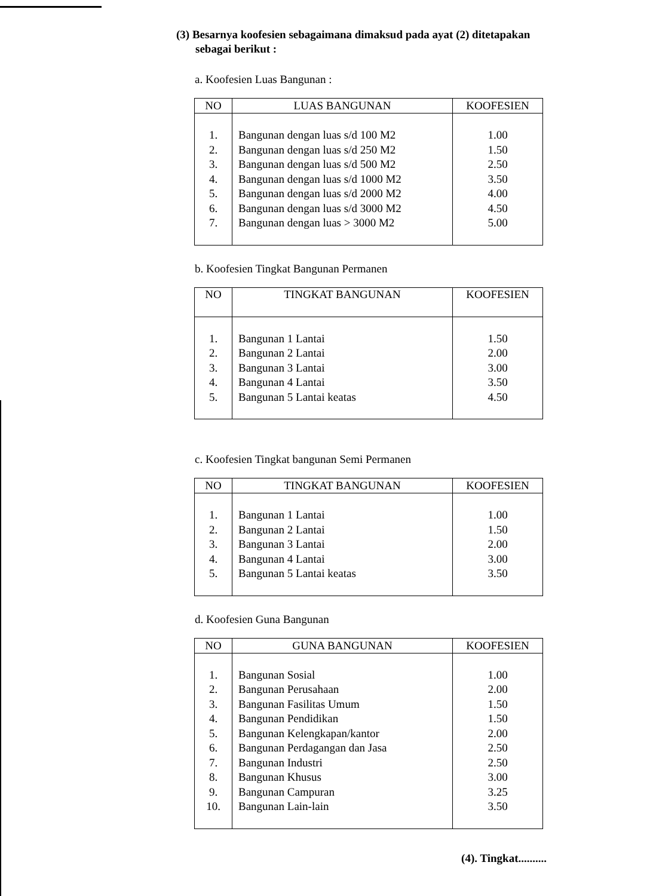(3) Besarnya koofesien sebagaimana dimaksud pada ayat (2) ditetapakan sebagai berikut :
a. Koofesien Luas Bangunan :
| NO | LUAS BANGUNAN | KOOFESIEN |
| --- | --- | --- |
| 1. | Bangunan dengan luas s/d 100 M2 | 1.00 |
| 2. | Bangunan dengan luas s/d 250 M2 | 1.50 |
| 3. | Bangunan dengan luas s/d 500 M2 | 2.50 |
| 4. | Bangunan dengan luas s/d 1000 M2 | 3.50 |
| 5. | Bangunan dengan luas s/d 2000 M2 | 4.00 |
| 6. | Bangunan dengan luas s/d 3000 M2 | 4.50 |
| 7. | Bangunan dengan luas > 3000 M2 | 5.00 |
b. Koofesien Tingkat Bangunan Permanen
| NO | TINGKAT BANGUNAN | KOOFESIEN |
| --- | --- | --- |
| 1. | Bangunan 1 Lantai | 1.50 |
| 2. | Bangunan 2 Lantai | 2.00 |
| 3. | Bangunan 3 Lantai | 3.00 |
| 4. | Bangunan 4 Lantai | 3.50 |
| 5. | Bangunan 5 Lantai keatas | 4.50 |
c. Koofesien Tingkat bangunan Semi Permanen
| NO | TINGKAT BANGUNAN | KOOFESIEN |
| --- | --- | --- |
| 1. | Bangunan 1 Lantai | 1.00 |
| 2. | Bangunan 2 Lantai | 1.50 |
| 3. | Bangunan 3 Lantai | 2.00 |
| 4. | Bangunan 4 Lantai | 3.00 |
| 5. | Bangunan 5 Lantai keatas | 3.50 |
d. Koofesien Guna Bangunan
| NO | GUNA BANGUNAN | KOOFESIEN |
| --- | --- | --- |
| 1. | Bangunan Sosial | 1.00 |
| 2. | Bangunan Perusahaan | 2.00 |
| 3. | Bangunan Fasilitas Umum | 1.50 |
| 4. | Bangunan Pendidikan | 1.50 |
| 5. | Bangunan Kelengkapan/kantor | 2.00 |
| 6. | Bangunan Perdagangan dan Jasa | 2.50 |
| 7. | Bangunan Industri | 2.50 |
| 8. | Bangunan Khusus | 3.00 |
| 9. | Bangunan Campuran | 3.25 |
| 10. | Bangunan Lain-lain | 3.50 |
(4). Tingkat..........